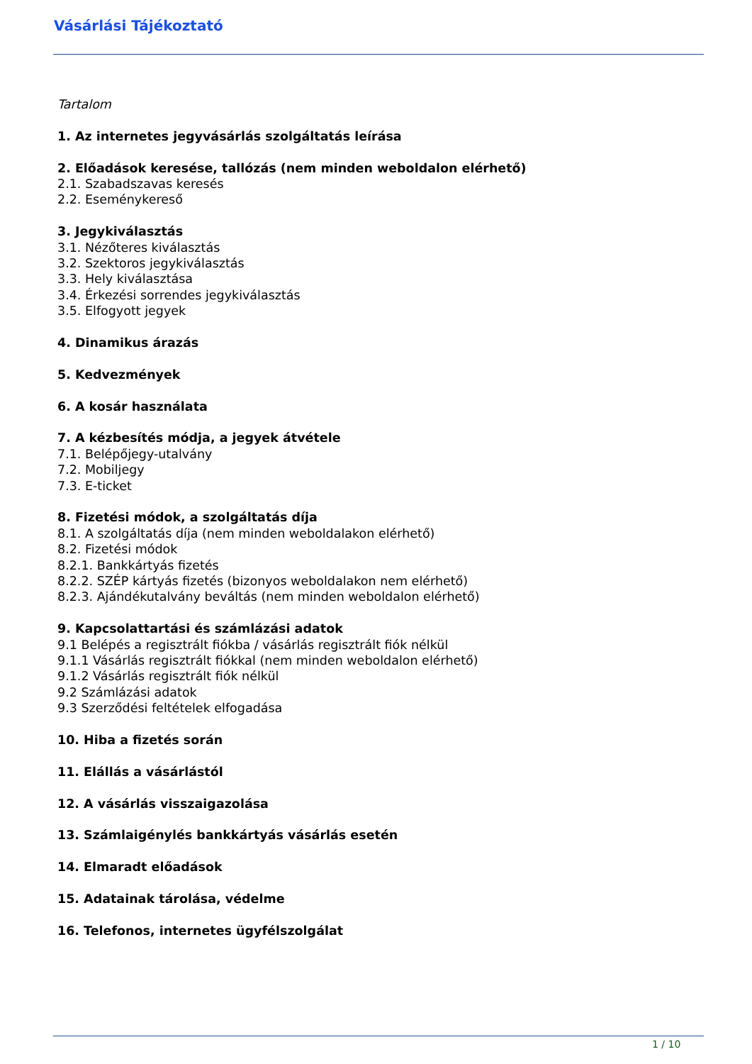Vásárlási Tájékoztató
Tartalom
1. Az internetes jegyvásárlás szolgáltatás leírása
2. Előadások keresése, tallózás (nem minden weboldalon elérhető)
2.1. Szabadszavas keresés
2.2. Eseménykereső
3. Jegykiválasztás
3.1. Nézőteres kiválasztás
3.2. Szektoros jegykiválasztás
3.3. Hely kiválasztása
3.4. Érkezési sorrendes jegykiválasztás
3.5. Elfogyott jegyek
4. Dinamikus árazás
5. Kedvezmények
6. A kosár használata
7. A kézbesítés módja, a jegyek átvétele
7.1. Belépőjegy-utalvány
7.2. Mobiljegy
7.3. E-ticket
8. Fizetési módok, a szolgáltatás díja
8.1. A szolgáltatás díja (nem minden weboldalakon elérhető)
8.2. Fizetési módok
8.2.1. Bankkártyás fizetés
8.2.2. SZÉP kártyás fizetés (bizonyos weboldalakon nem elérhető)
8.2.3. Ajándékutalvány beváltás (nem minden weboldalon elérhető)
9. Kapcsolattartási és számlázási adatok
9.1 Belépés a regisztrált fiókba / vásárlás regisztrált fiók nélkül
9.1.1 Vásárlás regisztrált fiókkal (nem minden weboldalon elérhető)
9.1.2 Vásárlás regisztrált fiók nélkül
9.2 Számlázási adatok
9.3 Szerződési feltételek elfogadása
10. Hiba a fizetés során
11. Elállás a vásárlástól
12. A vásárlás visszaigazolása
13. Számlaigénylés bankkártyás vásárlás esetén
14. Elmaradt előadások
15. Adatainak tárolása, védelme
16. Telefonos, internetes ügyfélszolgálat
1 / 10